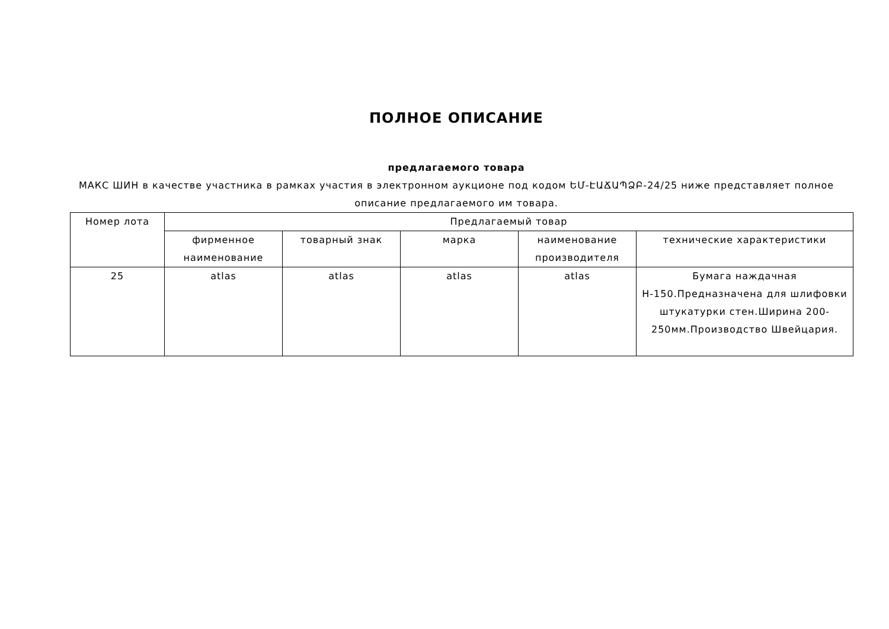ПОЛНОЕ ОПИСАНИЕ
предлагаемого товара
МАКС ШИН в качестве участника в рамках участия в электронном аукционе под кодом ԵՄ-ԷԱՃԱՊՁԲ-24/25 ниже представляет полное описание предлагаемого им товара.
| Номер лота | Предлагаемый товар | | | | |
| --- | --- | --- | --- | --- | --- |
| | фирменное наименование | товарный знак | марка | наименование производителя | технические характеристики |
| 25 | atlas | atlas | atlas | atlas | Бумага наждачная Н-150.Предназначена для шлифовки штукатурки стен.Ширина 200-250мм.Производство Швейцария. |